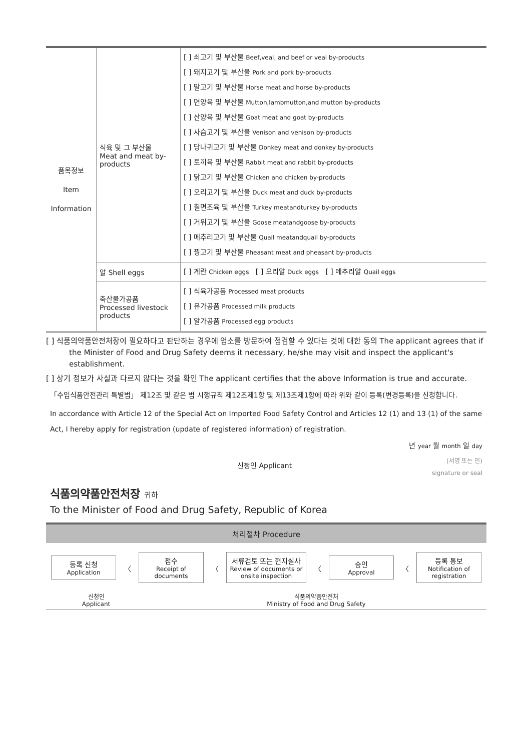| 품목정보 Item Information | 식육 및 그 부산물 Meat and meat by-products | [ ] 쇠고기 및 부산물 Beef,veal, and beef or veal by-products [ ] 돼지고기 및 부산물 Pork and pork by-products [ ] 말고기 및 부산물 Horse meat and horse by-products [ ] 면양육 및 부산물 Mutton,lambmutton,and mutton by-products [ ] 산양육 및 부산물 Goat meat and goat by-products [ ] 사슴고기 및 부산물 Venison and venison by-products [ ] 당나귀고기 및 부산물 Donkey meat and donkey by-products [ ] 토끼육 및 부산물 Rabbit meat and rabbit by-products [ ] 닭고기 및 부산물 Chicken and chicken by-products [ ] 오리고기 및 부산물 Duck meat and duck by-products [ ] 칠면조육 및 부산물 Turkey meatandturkey by-products [ ] 거위고기 및 부산물 Goose meatandgoose by-products [ ] 메추리고기 및 부산물 Quail meatandquail by-products [ ] 꿩고기 및 부산물 Pheasant meat and pheasant by-products |
| | 알 Shell eggs | [ ] 계란 Chicken eggs [ ] 오리알 Duck eggs [ ] 메추리알 Quail eggs |
| | 축산물가공품 Processed livestock products | [ ] 식육가공품 Processed meat products [ ] 유가공품 Processed milk products [ ] 알가공품 Processed egg products |
[ ] 식품의약품안전처장이 필요하다고 판단하는 경우에 업소를 방문하여 점검할 수 있다는 것에 대한 동의 The applicant agrees that if the Minister of Food and Drug Safety deems it necessary, he/she may visit and inspect the applicant's establishment.
[ ] 상기 정보가 사실과 다르지 않다는 것을 확인 The applicant certifies that the above Information is true and accurate.
「수입식품안전관리 특별법」 제12조 및 같은 법 시행규칙 제12조제1항 및 제13조제1항에 따라 위와 같이 등록(변경등록)을 신청합니다.
In accordance with Article 12 of the Special Act on Imported Food Safety Control and Articles 12 (1) and 13 (1) of the same Act, I hereby apply for registration (update of registered information) of registration.
년 year 월 month 일 day
신청인 Applicant (서명 또는 인)
signature or seal
식품의약품안전처장 귀하
To the Minister of Food and Drug Safety, Republic of Korea
처리절차 Procedure
등록 신청
Application
〈
접수
Receipt of documents
〈
서류검토 또는 현지실사
Review of documents or onsite inspection
〈
승인
Approval
〈
등록 통보
Notification of registration
신청인
Applicant
식품의약품안전처
Ministry of Food and Drug Safety